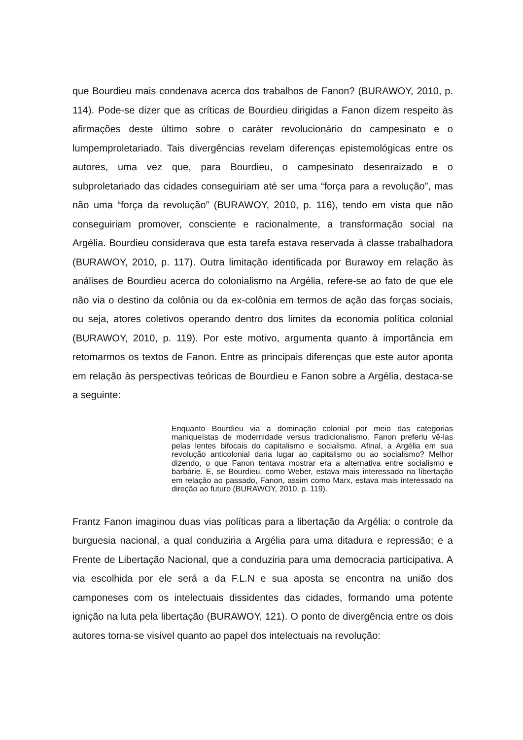que Bourdieu mais condenava acerca dos trabalhos de Fanon? (BURAWOY, 2010, p. 114). Pode-se dizer que as críticas de Bourdieu dirigidas a Fanon dizem respeito às afirmações deste último sobre o caráter revolucionário do campesinato e o lumpemproletariado. Tais divergências revelam diferenças epistemológicas entre os autores, uma vez que, para Bourdieu, o campesinato desenraizado e o subproletariado das cidades conseguiriam até ser uma “força para a revolução”, mas não uma “força da revolução” (BURAWOY, 2010, p. 116), tendo em vista que não conseguiriam promover, consciente e racionalmente, a transformação social na Argélia. Bourdieu considerava que esta tarefa estava reservada à classe trabalhadora (BURAWOY, 2010, p. 117). Outra limitação identificada por Burawoy em relação às análises de Bourdieu acerca do colonialismo na Argélia, refere-se ao fato de que ele não via o destino da colônia ou da ex-colônia em termos de ação das forças sociais, ou seja, atores coletivos operando dentro dos limites da economia política colonial (BURAWOY, 2010, p. 119). Por este motivo, argumenta quanto à importância em retomarmos os textos de Fanon. Entre as principais diferenças que este autor aponta em relação às perspectivas teóricas de Bourdieu e Fanon sobre a Argélia, destaca-se a seguinte:
Enquanto Bourdieu via a dominação colonial por meio das categorias maniqueístas de modernidade versus tradicionalismo. Fanon preferiu vê-las pelas lentes bifocais do capitalismo e socialismo. Afinal, a Argélia em sua revolução anticolonial daria lugar ao capitalismo ou ao socialismo? Melhor dizendo, o que Fanon tentava mostrar era a alternativa entre socialismo e barbárie. E, se Bourdieu, como Weber, estava mais interessado na libertação em relação ao passado, Fanon, assim como Marx, estava mais interessado na direção ao futuro (BURAWOY, 2010, p. 119).
Frantz Fanon imaginou duas vias políticas para a libertação da Argélia: o controle da burguesia nacional, a qual conduziria a Argélia para uma ditadura e repressão; e a Frente de Libertação Nacional, que a conduziria para uma democracia participativa. A via escolhida por ele será a da F.L.N e sua aposta se encontra na união dos camponeses com os intelectuais dissidentes das cidades, formando uma potente ignição na luta pela libertação (BURAWOY, 121). O ponto de divergência entre os dois autores torna-se visível quanto ao papel dos intelectuais na revolução: